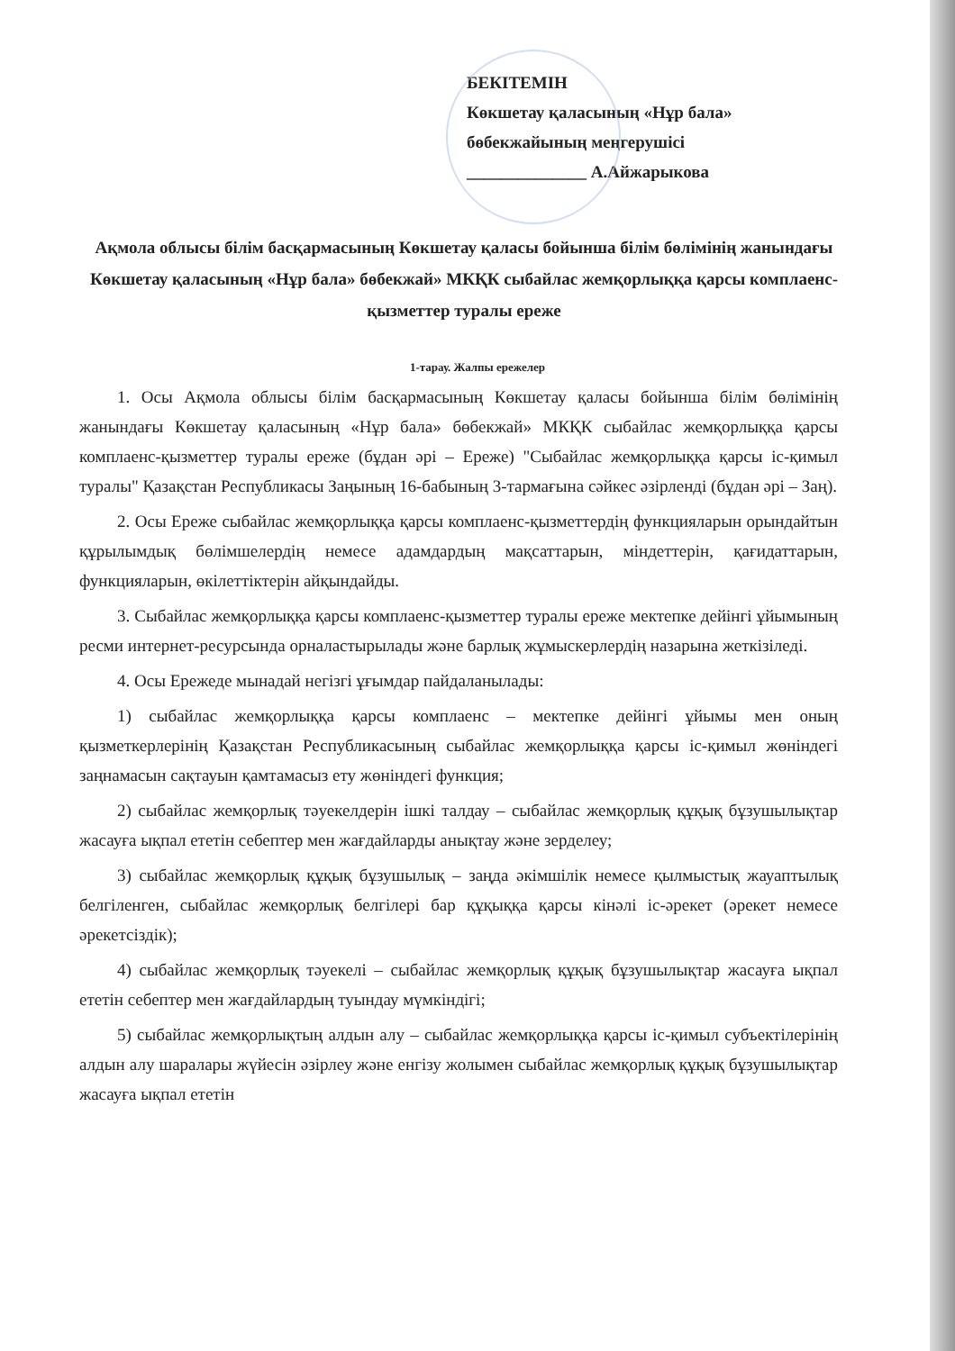БЕКІТЕМІН
Көкшетау қаласының «Нұр бала»
бөбекжайының меңгерушісі
______________ А.Айжарыкова
Ақмола облысы білім басқармасының Көкшетау қаласы бойынша білім бөлімінің жанындағы Көкшетау қаласының «Нұр бала» бөбекжай» МКҚК сыбайлас жемқорлыққа қарсы комплаенс-қызметтер туралы ереже
1-тарау. Жалпы ережелер
1. Осы Ақмола облысы білім басқармасының Көкшетау қаласы бойынша білім бөлімінің жанындағы Көкшетау қаласының «Нұр бала» бөбекжай» МКҚК сыбайлас жемқорлыққа қарсы комплаенс-қызметтер туралы ереже (бұдан әрі – Ереже) "Сыбайлас жемқорлыққа қарсы іс-қимыл туралы" Қазақстан Республикасы Заңының 16-бабының 3-тармағына сәйкес әзірленді (бұдан әрі – Заң).
2. Осы Ереже сыбайлас жемқорлыққа қарсы комплаенс-қызметтердің функцияларын орындайтын құрылымдық бөлімшелердің немесе адамдардың мақсаттарын, міндеттерін, қағидаттарын, функцияларын, өкілеттіктерін айқындайды.
3. Сыбайлас жемқорлыққа қарсы комплаенс-қызметтер туралы ереже мектепке дейінгі ұйымының ресми интернет-ресурсында орналастырылады және барлық жұмыскерлердің назарына жеткізіледі.
4. Осы Ережеде мынадай негізгі ұғымдар пайдаланылады:
1) сыбайлас жемқорлыққа қарсы комплаенс – мектепке дейінгі ұйымы мен оның қызметкерлерінің Қазақстан Республикасының сыбайлас жемқорлыққа қарсы іс-қимыл жөніндегі заңнамасын сақтауын қамтамасыз ету жөніндегі функция;
2) сыбайлас жемқорлық тәуекелдерін ішкі талдау – сыбайлас жемқорлық құқық бұзушылықтар жасауға ықпал ететін себептер мен жағдайларды анықтау және зерделеу;
3) сыбайлас жемқорлық құқық бұзушылық – заңда әкімшілік немесе қылмыстық жауаптылық белгіленген, сыбайлас жемқорлық белгілері бар құқыққа қарсы кінәлі іс-әрекет (әрекет немесе әрекетсіздік);
4) сыбайлас жемқорлық тәуекелі – сыбайлас жемқорлық құқық бұзушылықтар жасауға ықпал ететін себептер мен жағдайлардың туындау мүмкіндігі;
5) сыбайлас жемқорлықтың алдын алу – сыбайлас жемқорлыққа қарсы іс-қимыл субъектілерінің алдын алу шаралары жүйесін әзірлеу және енгізу жолымен сыбайлас жемқорлық құқық бұзушылықтар жасауға ықпал ететін